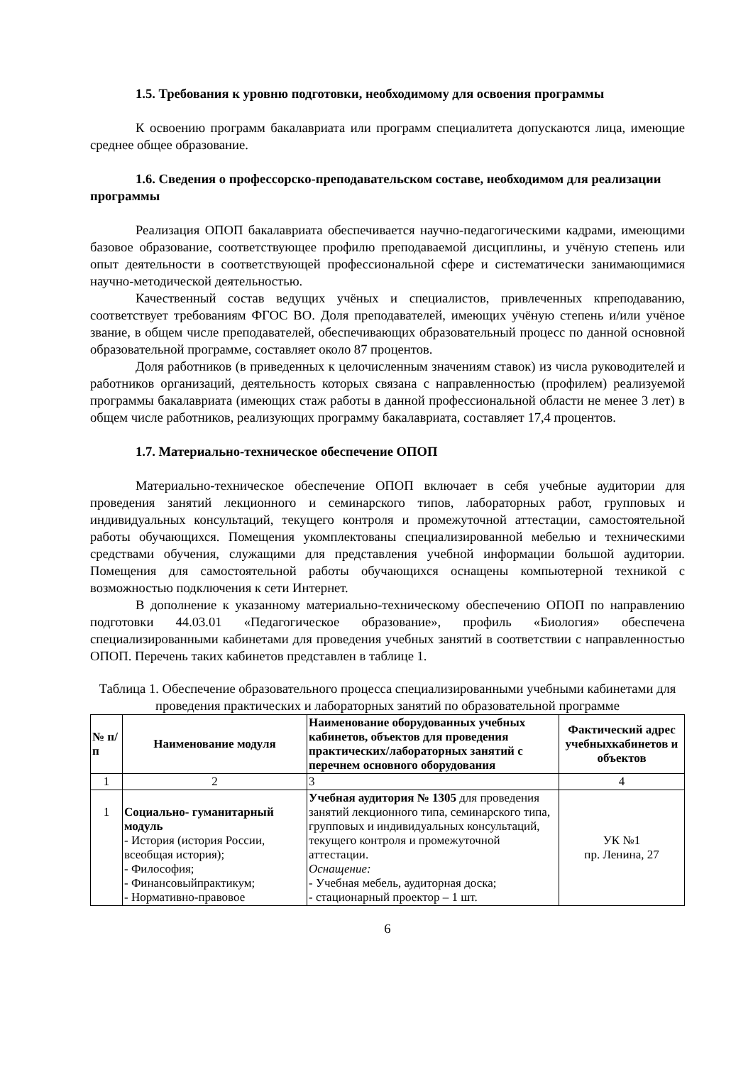1.5. Требования к уровню подготовки, необходимому для освоения программы
К освоению программ бакалавриата или программ специалитета допускаются лица, имеющие среднее общее образование.
1.6. Сведения о профессорско-преподавательском составе, необходимом для реализации программы
Реализация ОПОП бакалавриата обеспечивается научно-педагогическими кадрами, имеющими базовое образование, соответствующее профилю преподаваемой дисциплины, и учёную степень или опыт деятельности в соответствующей профессиональной сфере и систематически занимающимися научно-методической деятельностью.
Качественный состав ведущих учёных и специалистов, привлеченных кпреподаванию, соответствует требованиям ФГОС ВО. Доля преподавателей, имеющих учёную степень и/или учёное звание, в общем числе преподавателей, обеспечивающих образовательный процесс по данной основной образовательной программе, составляет около 87 процентов.
Доля работников (в приведенных к целочисленным значениям ставок) из числа руководителей и работников организаций, деятельность которых связана с направленностью (профилем) реализуемой программы бакалавриата (имеющих стаж работы в данной профессиональной области не менее 3 лет) в общем числе работников, реализующих программу бакалавриата, составляет 17,4 процентов.
1.7. Материально-техническое обеспечение ОПОП
Материально-техническое обеспечение ОПОП включает в себя учебные аудитории для проведения занятий лекционного и семинарского типов, лабораторных работ, групповых и индивидуальных консультаций, текущего контроля и промежуточной аттестации, самостоятельной работы обучающихся. Помещения укомплектованы специализированной мебелью и техническими средствами обучения, служащими для представления учебной информации большой аудитории. Помещения для самостоятельной работы обучающихся оснащены компьютерной техникой с возможностью подключения к сети Интернет.
В дополнение к указанному материально-техническому обеспечению ОПОП по направлению подготовки 44.03.01 «Педагогическое образование», профиль «Биология» обеспечена специализированными кабинетами для проведения учебных занятий в соответствии с направленностью ОПОП. Перечень таких кабинетов представлен в таблице 1.
Таблица 1. Обеспечение образовательного процесса специализированными учебными кабинетами для проведения практических и лабораторных занятий по образовательной программе
| № п/п | Наименование модуля | Наименование оборудованных учебных кабинетов, объектов для проведения практических/лабораторных занятий с перечнем основного оборудования | Фактический адрес учебныхкабинетов и объектов |
| --- | --- | --- | --- |
| 1 | 2 | 3 | 4 |
| 1 | Социально- гуманитарный модуль - История (история России, всеобщая история); - Философия; - Финансовыйпрактикум; - Нормативно-правовое | Учебная аудитория № 1305 для проведения занятий лекционного типа, семинарского типа, групповых и индивидуальных консультаций, текущего контроля и промежуточной аттестации. Оснащение: - Учебная мебель, аудиторная доска; - стационарный проектор – 1 шт. | УК №1 пр. Ленина, 27 |
6